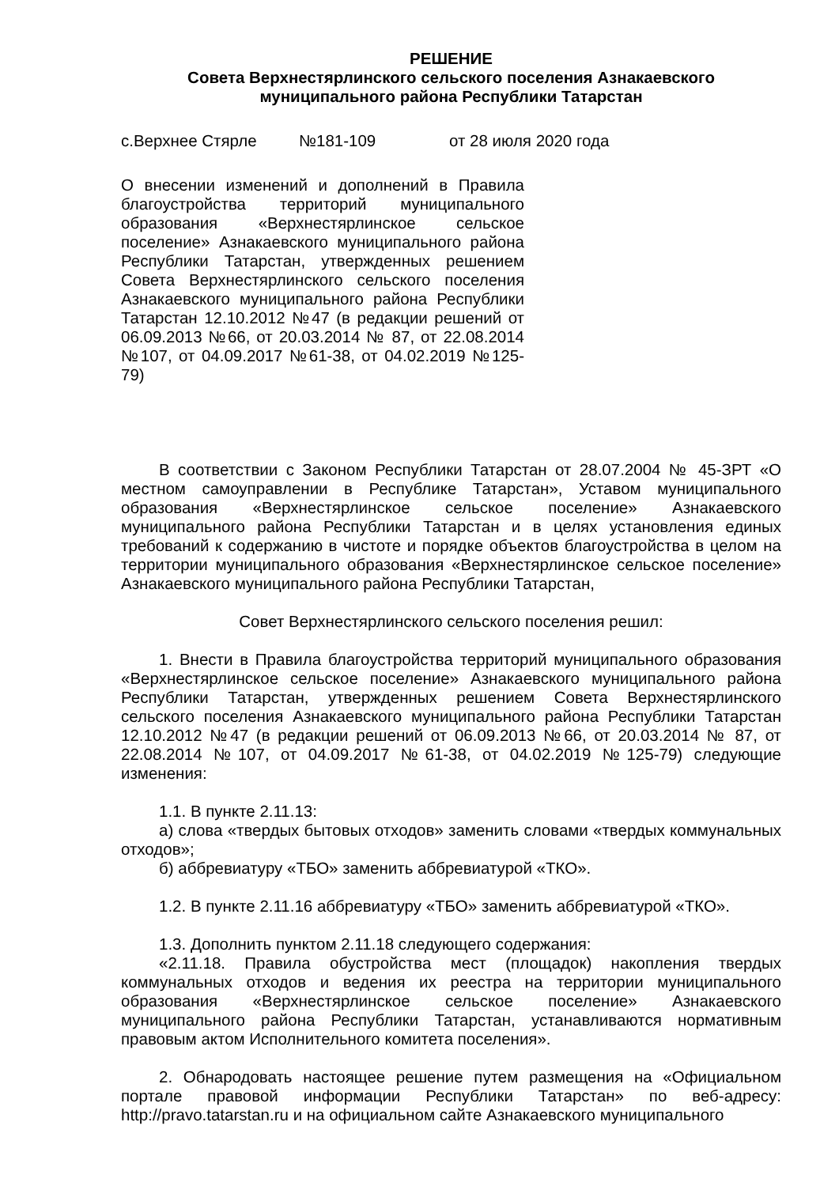РЕШЕНИЕ
Совета Верхнестярлинского сельского поселения Азнакаевского
муниципального района Республики Татарстан
с.Верхнее Стярле №181-109 от 28 июля 2020 года
О внесении изменений и дополнений в Правила благоустройства территорий муниципального образования «Верхнестярлинское сельское поселение» Азнакаевского муниципального района Республики Татарстан, утвержденных решением Совета Верхнестярлинского сельского поселения Азнакаевского муниципального района Республики Татарстан 12.10.2012 №47 (в редакции решений от 06.09.2013 №66, от 20.03.2014 № 87, от 22.08.2014 №107, от 04.09.2017 №61-38, от 04.02.2019 №125-79)
В соответствии с Законом Республики Татарстан от 28.07.2004 № 45-ЗРТ «О местном самоуправлении в Республике Татарстан», Уставом муниципального образования «Верхнестярлинское сельское поселение» Азнакаевского муниципального района Республики Татарстан и в целях установления единых требований к содержанию в чистоте и порядке объектов благоустройства в целом на территории муниципального образования «Верхнестярлинское сельское поселение» Азнакаевского муниципального района Республики Татарстан,
Совет Верхнестярлинского сельского поселения решил:
1. Внести в Правила благоустройства территорий муниципального образования «Верхнестярлинское сельское поселение» Азнакаевского муниципального района Республики Татарстан, утвержденных решением Совета Верхнестярлинского сельского поселения Азнакаевского муниципального района Республики Татарстан 12.10.2012 №47 (в редакции решений от 06.09.2013 №66, от 20.03.2014 № 87, от 22.08.2014 №107, от 04.09.2017 №61-38, от 04.02.2019 №125-79) следующие изменения:
1.1. В пункте 2.11.13:
а) слова «твердых бытовых отходов» заменить словами «твердых коммунальных отходов»;
б) аббревиатуру «ТБО» заменить аббревиатурой «ТКО».
1.2. В пункте 2.11.16 аббревиатуру «ТБО» заменить аббревиатурой «ТКО».
1.3. Дополнить пунктом 2.11.18 следующего содержания:
«2.11.18. Правила обустройства мест (площадок) накопления твердых коммунальных отходов и ведения их реестра на территории муниципального образования «Верхнестярлинское сельское поселение» Азнакаевского муниципального района Республики Татарстан, устанавливаются нормативным правовым актом Исполнительного комитета поселения».
2. Обнародовать настоящее решение путем размещения на «Официальном портале правовой информации Республики Татарстан» по веб-адресу: http://pravo.tatarstan.ru и на официальном сайте Азнакаевского муниципального